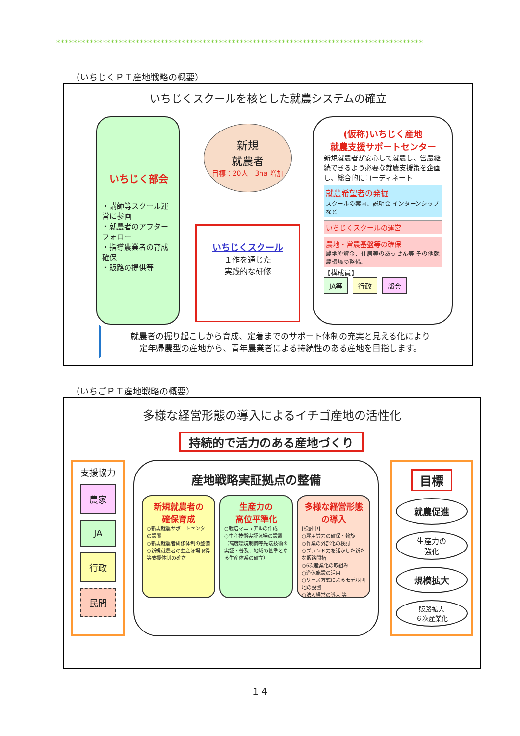****************************************************************************************
（いちじくＰＴ産地戦略の概要）
いちじくスクールを核とした就農システムの確立
いちじく部会
・講師等スクール運営に参画
・就農者のアフターフォロー
・指導農業者の育成確保
・販路の提供等
新規
就農者
目標：20人　3ha 増加
いちじくスクール
１作を通じた
実践的な研修
(仮称)いちじく産地
就農支援サポートセンター
新規就農者が安心して就農し、営農継続できるよう必要な就農支援策を企画し、総合的にコーディネート
就農希望者の発掘
スクールの案内、説明会 インターンシップなど
いちじくスクールの運営
農地・営農基盤等の確保
農地や資金、住居等のあっせん等 その他就農環境の整備。
【構成員】
JA等 行政 部会
就農者の掘り起こしから育成、定着までのサポート体制の充実と見える化により
定年帰農型の産地から、青年農業者による持続性のある産地を目指します。
（いちごＰＴ産地戦略の概要）
多様な経営形態の導入によるイチゴ産地の活性化
持続的で活力のある産地づくり
支援協力
農家
JA
行政
民間
産地戦略実証拠点の整備
新規就農者の
確保育成
○新規就農サポートセンターの設置
○新規就農者研修体制の整備
○新規就農者の生産ほ場取得等支援体制の確立
生産力の
高位平準化
○栽培マニュアルの作成
○生産技術実証ほ場の設置（高度環境制御等先端技術の実証・普及、地域の基準となる生産体系の確立）
多様な経営形態
の導入
[検討中]
○雇用労力の確保・斡旋
○作業の外部化の検討
○ブランド力を活かした新たな販路開拓
○6次産業化の取組み
○遊休施設の活用
○リース方式によるモデル団地の設置
○法人経営の導入 等
目標
就農促進
生産力の
強化
規模拡大
販路拡大
６次産業化
１４